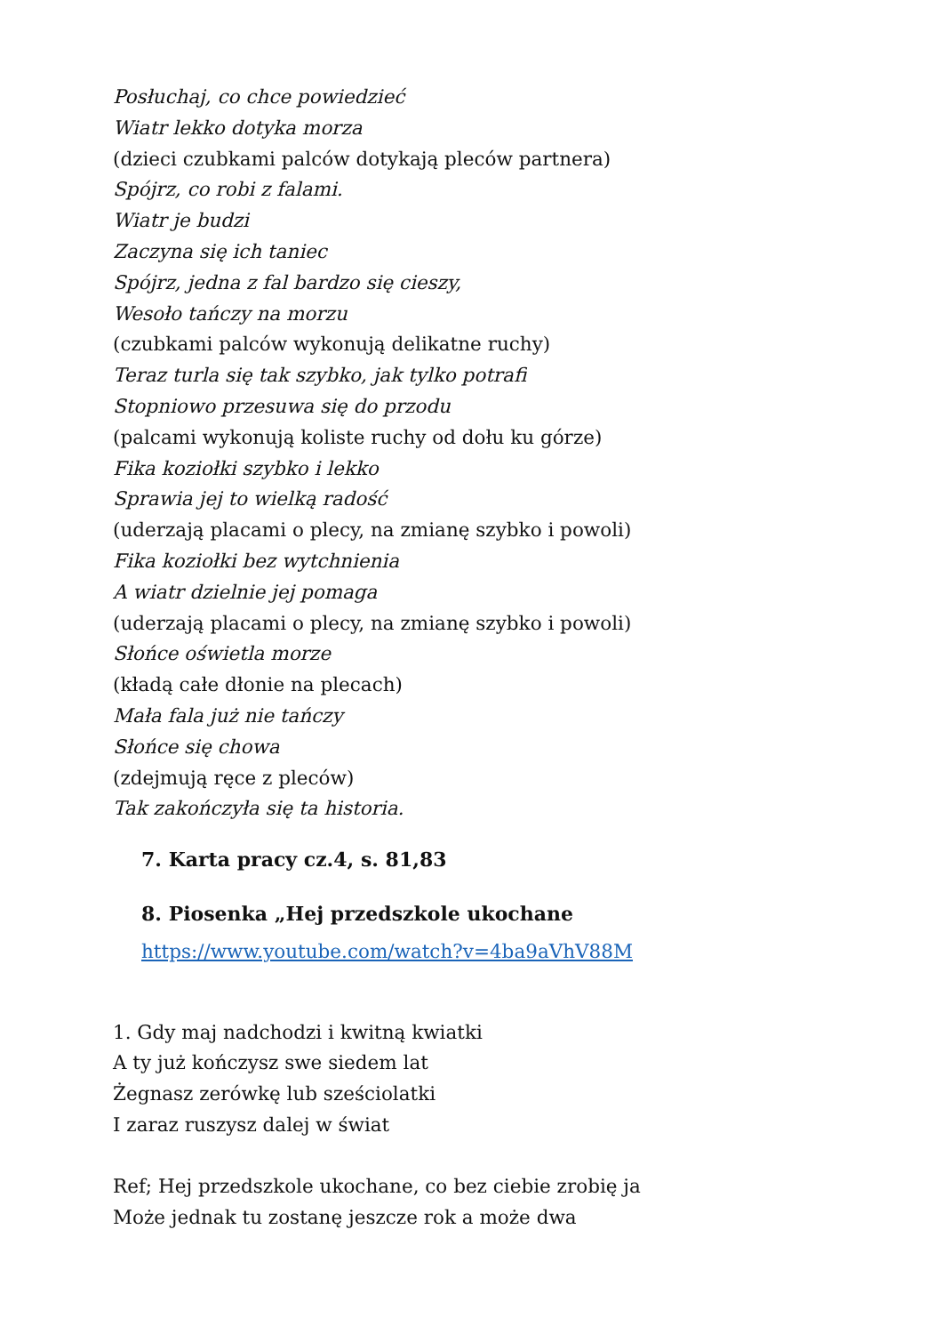Posłuchaj, co chce powiedzieć
Wiatr lekko dotyka morza
(dzieci czubkami palców dotykają pleców partnera)
Spójrz, co robi z falami.
Wiatr je budzi
Zaczyna się ich taniec
Spójrz, jedna z fal bardzo się cieszy,
Wesoło tańczy na morzu
(czubkami palców wykonują delikatne ruchy)
Teraz turla się tak szybko, jak tylko potrafi
Stopniowo przesuwa się do przodu
(palcami wykonują koliste ruchy od dołu ku górze)
Fika koziołki szybko i lekko
Sprawia jej to wielką radość
(uderzają placami o plecy, na zmianę szybko i powoli)
Fika koziołki bez wytchnienia
A wiatr dzielnie jej pomaga
(uderzają placami o plecy, na zmianę szybko i powoli)
Słońce oświetla morze
(kładą całe dłonie na plecach)
Mała fala już nie tańczy
Słońce się chowa
(zdejmują ręce z pleców)
Tak zakończyła się ta historia.
7. Karta pracy cz.4, s. 81,83
8. Piosenka „Hej przedszkole ukochane
https://www.youtube.com/watch?v=4ba9aVhV88M
1. Gdy maj nadchodzi i kwitną kwiatki
A ty już kończysz swe siedem lat
Żegnasz zerówkę lub sześciolatki
I zaraz ruszysz dalej w świat
Ref; Hej przedszkole ukochane, co bez ciebie zrobię ja
Może jednak tu zostanę jeszcze rok a może dwa